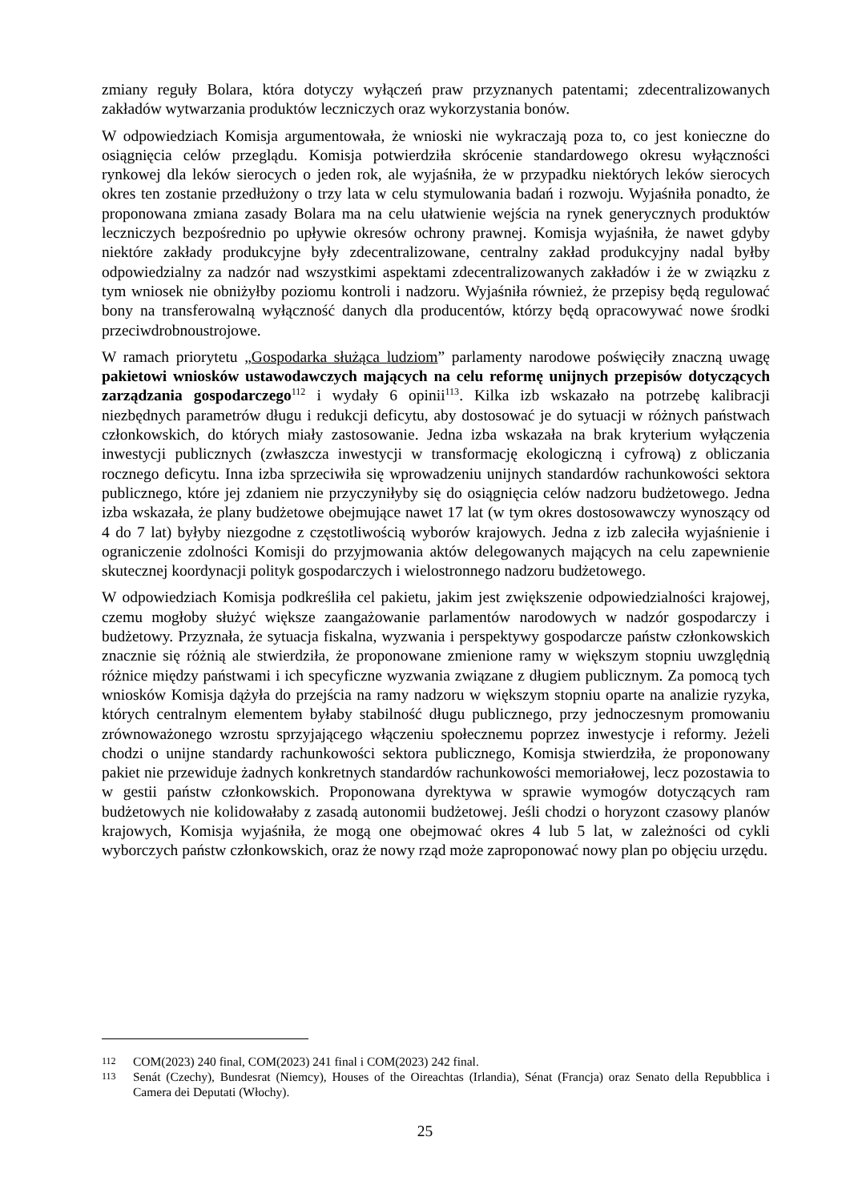zmiany reguły Bolara, która dotyczy wyłączeń praw przyznanych patentami; zdecentralizowanych zakładów wytwarzania produktów leczniczych oraz wykorzystania bonów.
W odpowiedziach Komisja argumentowała, że wnioski nie wykraczają poza to, co jest konieczne do osiągnięcia celów przeglądu. Komisja potwierdziła skrócenie standardowego okresu wyłączności rynkowej dla leków sierocych o jeden rok, ale wyjaśniła, że w przypadku niektórych leków sierocych okres ten zostanie przedłużony o trzy lata w celu stymulowania badań i rozwoju. Wyjaśniła ponadto, że proponowana zmiana zasady Bolara ma na celu ułatwienie wejścia na rynek generycznych produktów leczniczych bezpośrednio po upływie okresów ochrony prawnej. Komisja wyjaśniła, że nawet gdyby niektóre zakłady produkcyjne były zdecentralizowane, centralny zakład produkcyjny nadal byłby odpowiedzialny za nadzór nad wszystkimi aspektami zdecentralizowanych zakładów i że w związku z tym wniosek nie obniżyłby poziomu kontroli i nadzoru. Wyjaśniła również, że przepisy będą regulować bony na transferowalną wyłączność danych dla producentów, którzy będą opracowywać nowe środki przeciwdrobnoustrojowe.
W ramach priorytetu „Gospodarka służąca ludziom” parlamenty narodowe poświęciły znaczną uwagę pakietowi wniosków ustawodawczych mających na celu reformę unijnych przepisów dotyczących zarządzania gospodarczego<sup>112</sup> i wydały 6 opinii<sup>113</sup>. Kilka izb wskazało na potrzebę kalibracji niezbędnych parametrów długu i redukcji deficytu, aby dostosować je do sytuacji w różnych państwach członkowskich, do których miały zastosowanie. Jedna izba wskazała na brak kryterium wyłączenia inwestycji publicznych (zwłaszcza inwestycji w transformację ekologiczną i cyfrową) z obliczania rocznego deficytu. Inna izba sprzeciwiła się wprowadzeniu unijnych standardów rachunkowości sektora publicznego, które jej zdaniem nie przyczyniłyby się do osiągnięcia celów nadzoru budżetowego. Jedna izba wskazała, że plany budżetowe obejmujące nawet 17 lat (w tym okres dostosowawczy wynoszący od 4 do 7 lat) byłyby niezgodne z częstotliwością wyborów krajowych. Jedna z izb zaleciła wyjaśnienie i ograniczenie zdolności Komisji do przyjmowania aktów delegowanych mających na celu zapewnienie skutecznej koordynacji polityk gospodarczych i wielostronnego nadzoru budżetowego.
W odpowiedziach Komisja podkreśliła cel pakietu, jakim jest zwiększenie odpowiedzialności krajowej, czemu mogłoby służyć większe zaangażowanie parlamentów narodowych w nadzór gospodarczy i budżetowy. Przyznała, że sytuacja fiskalna, wyzwania i perspektywy gospodarcze państw członkowskich znacznie się różnią ale stwierdziła, że proponowane zmienione ramy w większym stopniu uwzględnią różnice między państwami i ich specyficzne wyzwania związane z długiem publicznym. Za pomocą tych wniosków Komisja dążyła do przejścia na ramy nadzoru w większym stopniu oparte na analizie ryzyka, których centralnym elementem byłaby stabilność długu publicznego, przy jednoczesnym promowaniu zrównoważonego wzrostu sprzyjającego włączeniu społecznemu poprzez inwestycje i reformy. Jeżeli chodzi o unijne standardy rachunkowości sektora publicznego, Komisja stwierdziła, że proponowany pakiet nie przewiduje żadnych konkretnych standardów rachunkowości memoriałowej, lecz pozostawia to w gestii państw członkowskich. Proponowana dyrektywa w sprawie wymogów dotyczących ram budżetowych nie kolidowałaby z zasadą autonomii budżetowej. Jeśli chodzi o horyzont czasowy planów krajowych, Komisja wyjaśniła, że mogą one obejmować okres 4 lub 5 lat, w zależności od cykli wyborczych państw członkowskich, oraz że nowy rząd może zaproponować nowy plan po objęciu urzędu.
112 COM(2023) 240 final, COM(2023) 241 final i COM(2023) 242 final.
113 Senát (Czechy), Bundesrat (Niemcy), Houses of the Oireachtas (Irlandia), Sénat (Francja) oraz Senato della Repubblica i Camera dei Deputati (Włochy).
25